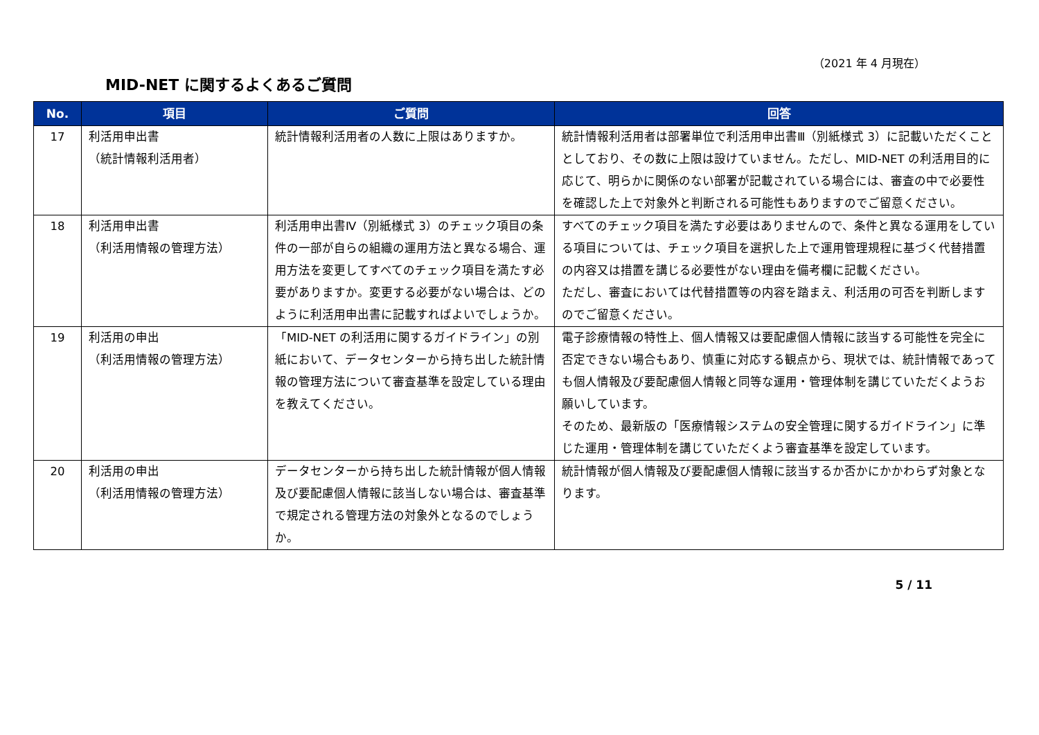（2021 年 4 月現在）
MID-NET に関するよくあるご質問
| No. | 項目 | ご質問 | 回答 |
| --- | --- | --- | --- |
| 17 | 利活用申出書 （統計情報利活用者） | 統計情報利活用者の人数に上限はありますか。 | 統計情報利活用者は部署単位で利活用申出書Ⅲ（別紙様式 3）に記載いただくこととしており、その数に上限は設けていません。ただし、MID-NET の利活用目的に応じて、明らかに関係のない部署が記載されている場合には、審査の中で必要性を確認した上で対象外と判断される可能性もありますのでご留意ください。 |
| 18 | 利活用申出書 （利活用情報の管理方法） | 利活用申出書Ⅳ（別紙様式 3）のチェック項目の条件の一部が自らの組織の運用方法と異なる場合、運用方法を変更してすべてのチェック項目を満たす必要がありますか。変更する必要がない場合は、どのように利活用申出書に記載すればよいでしょうか。 | すべてのチェック項目を満たす必要はありませんので、条件と異なる運用をしている項目については、チェック項目を選択した上で運用管理規程に基づく代替措置の内容又は措置を講じる必要性がない理由を備考欄に記載ください。 ただし、審査においては代替措置等の内容を踏まえ、利活用の可否を判断しますのでご留意ください。 |
| 19 | 利活用の申出 （利活用情報の管理方法） | 「MID-NET の利活用に関するガイドライン」の別紙において、データセンターから持ち出した統計情報の管理方法について審査基準を設定している理由を教えてください。 | 電子診療情報の特性上、個人情報又は要配慮個人情報に該当する可能性を完全に否定できない場合もあり、慎重に対応する観点から、現状では、統計情報であっても個人情報及び要配慮個人情報と同等な運用・管理体制を講じていただくようお願いしています。 そのため、最新版の「医療情報システムの安全管理に関するガイドライン」に準じた運用・管理体制を講じていただくよう審査基準を設定しています。 |
| 20 | 利活用の申出 （利活用情報の管理方法） | データセンターから持ち出した統計情報が個人情報及び要配慮個人情報に該当しない場合は、審査基準で規定される管理方法の対象外となるのでしょうか。 | 統計情報が個人情報及び要配慮個人情報に該当するか否かにかかわらず対象となります。 |
5 / 11